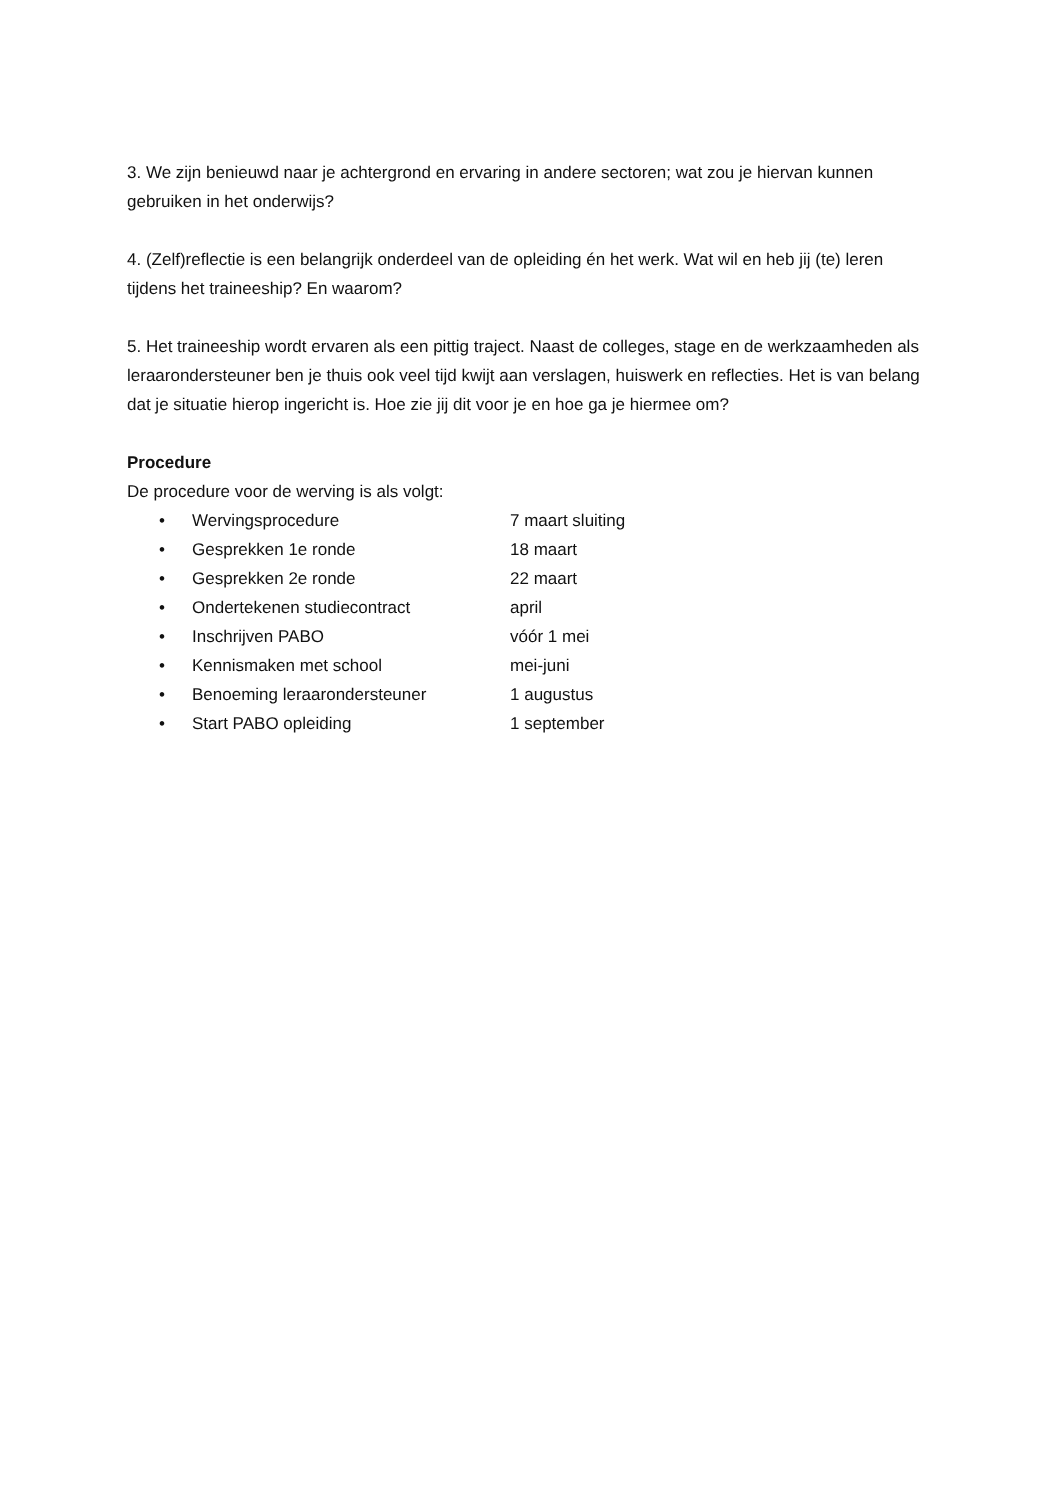3. We zijn benieuwd naar je achtergrond en ervaring in andere sectoren; wat zou je hiervan kunnen gebruiken in het onderwijs?
4. (Zelf)reflectie is een belangrijk onderdeel van de opleiding én het werk. Wat wil en heb jij (te) leren tijdens het traineeship? En waarom?
5. Het traineeship wordt ervaren als een pittig traject. Naast de colleges, stage en de werkzaamheden als leraarondersteuner ben je thuis ook veel tijd kwijt aan verslagen, huiswerk en reflecties. Het is van belang dat je situatie hierop ingericht is. Hoe zie jij dit voor je en hoe ga je hiermee om?
Procedure
De procedure voor de werving is als volgt:
• Wervingsprocedure 7 maart sluiting
• Gesprekken 1e ronde 18 maart
• Gesprekken 2e ronde 22 maart
• Ondertekenen studiecontract april
• Inschrijven PABO vóór 1 mei
• Kennismaken met school mei-juni
• Benoeming leraarondersteuner 1 augustus
• Start PABO opleiding 1 september